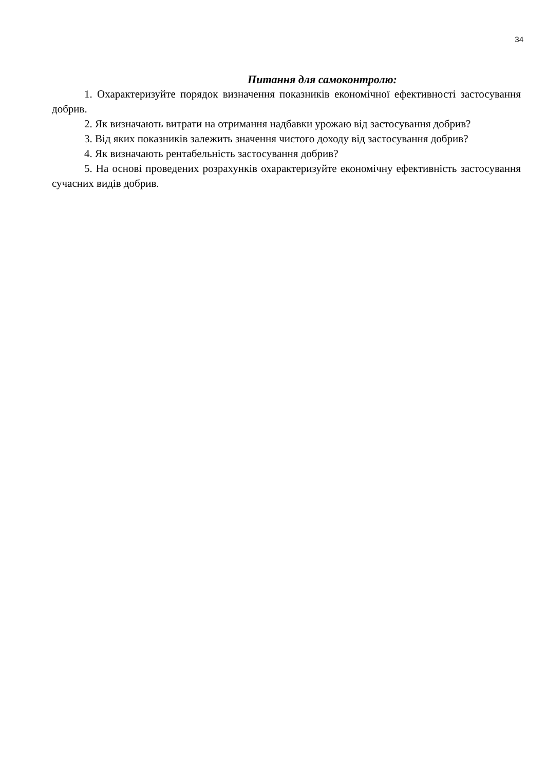34
Питання для самоконтролю:
1. Охарактеризуйте порядок визначення показників економічної ефективності застосування добрив.
2. Як визначають витрати на отримання надбавки урожаю від застосування добрив?
3. Від яких показників залежить значення чистого доходу від застосування добрив?
4. Як визначають рентабельність застосування добрив?
5. На основі проведених розрахунків охарактеризуйте економічну ефективність застосування сучасних видів добрив.